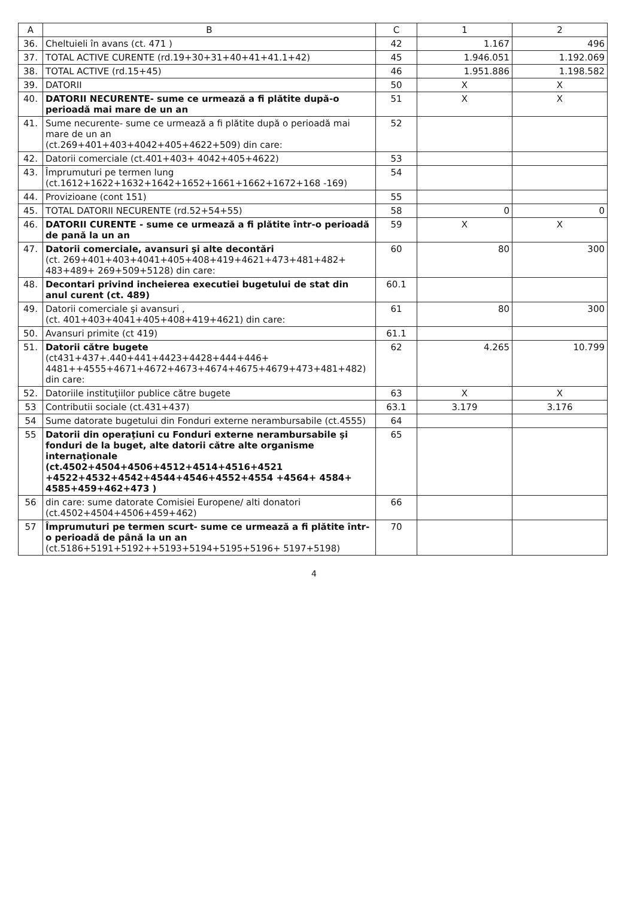| A | B | C | 1 | 2 |
| --- | --- | --- | --- | --- |
| 36. | Cheltuieli în avans (ct. 471 ) | 42 | 1.167 | 496 |
| 37. | TOTAL ACTIVE CURENTE (rd.19+30+31+40+41+41.1+42) | 45 | 1.946.051 | 1.192.069 |
| 38. | TOTAL ACTIVE (rd.15+45) | 46 | 1.951.886 | 1.198.582 |
| 39. | DATORII | 50 | X | X |
| 40. | DATORII NECURENTE- sume ce urmează a fi plătite după-o perioadă mai mare de un an | 51 | X | X |
| 41. | Sume necurente- sume ce urmează a fi plătite după o perioadă mai mare de un an (ct.269+401+403+4042+405+4622+509) din care: | 52 | | |
| 42. | Datorii comerciale (ct.401+403+ 4042+405+4622) | 53 | | |
| 43. | Împrumuturi pe termen lung (ct.1612+1622+1632+1642+1652+1661+1662+1672+168 -169) | 54 | | |
| 44. | Provizioane (cont 151) | 55 | | |
| 45. | TOTAL DATORII NECURENTE (rd.52+54+55) | 58 | 0 | 0 |
| 46. | DATORII CURENTE - sume ce urmează a fi plătite într-o perioadă de pană la un an | 59 | X | X |
| 47. | Datorii comerciale, avansuri şi alte decontări (ct. 269+401+403+4041+405+408+419+4621+473+481+482+ 483+489+ 269+509+5128) din care: | 60 | 80 | 300 |
| 48. | Decontari privind incheierea executiei bugetului de stat din anul curent (ct. 489) | 60.1 | | |
| 49. | Datorii comerciale şi avansuri , (ct. 401+403+4041+405+408+419+4621) din care: | 61 | 80 | 300 |
| 50. | Avansuri primite (ct 419) | 61.1 | | |
| 51. | Datorii către bugete (ct431+437+.440+441+4423+4428+444+446+ 4481++4555+4671+4672+4673+4674+4675+4679+473+481+482) din care: | 62 | 4.265 | 10.799 |
| 52. | Datoriile instituţiilor publice către bugete | 63 | X | X |
| 53 | Contributii sociale (ct.431+437) | 63.1 | 3.179 | 3.176 |
| 54 | Sume datorate bugetului din Fonduri externe nerambursabile (ct.4555) | 64 | | |
| 55 | Datorii din operaţiuni cu Fonduri externe nerambursabile şi fonduri de la buget, alte datorii către alte organisme internaţionale (ct.4502+4504+4506+4512+4514+4516+4521 +4522+4532+4542+4544+4546+4552+4554 +4564+ 4584+ 4585+459+462+473 ) | 65 | | |
| 56 | din care: sume datorate Comisiei Europene/ alti donatori (ct.4502+4504+4506+459+462) | 66 | | |
| 57 | Împrumuturi pe termen scurt- sume ce urmează a fi plătite într-o perioadă de până la un an (ct.5186+5191+5192++5193+5194+5195+5196+ 5197+5198) | 70 | | |
4